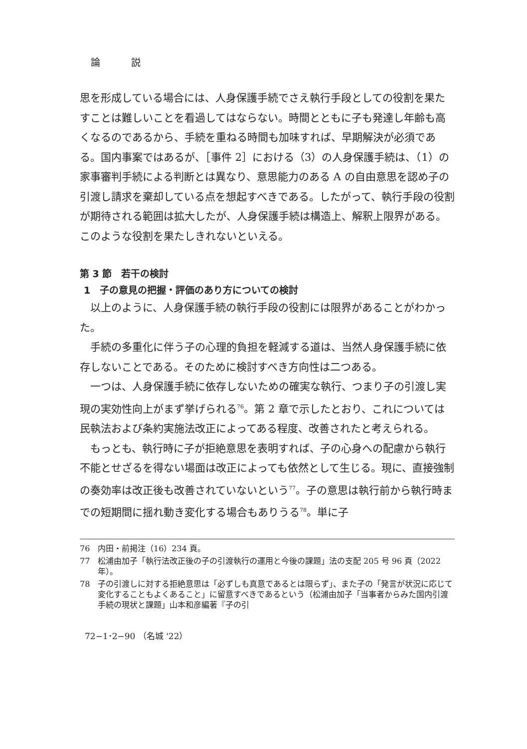論 説
思を形成している場合には、人身保護手続でさえ執行手段としての役割を果たすことは難しいことを看過してはならない。時間とともに子も発達し年齢も高くなるのであるから、手続を重ねる時間も加味すれば、早期解決が必須である。国内事案ではあるが、［事件 2］における（3）の人身保護手続は、（1）の家事審判手続による判断とは異なり、意思能力のある A の自由意思を認め子の引渡し請求を棄却している点を想起すべきである。したがって、執行手段の役割が期待される範囲は拡大したが、人身保護手続は構造上、解釈上限界がある。このような役割を果たしきれないといえる。
第 3 節　若干の検討
1　子の意見の把握・評価のあり方についての検討
以上のように、人身保護手続の執行手段の役割には限界があることがわかった。
手続の多重化に伴う子の心理的負担を軽減する道は、当然人身保護手続に依存しないことである。そのために検討すべき方向性は二つある。
一つは、人身保護手続に依存しないための確実な執行、つまり子の引渡し実現の実効性向上がまず挙げられる<sup>76</sup>。第 2 章で示したとおり、これについては民執法および条約実施法改正によってある程度、改善されたと考えられる。
もっとも、執行時に子が拒絶意思を表明すれば、子の心身への配慮から執行不能とせざるを得ない場面は改正によっても依然として生じる。現に、直接強制の奏効率は改正後も改善されていないという<sup>77</sup>。子の意思は執行前から執行時までの短期間に揺れ動き変化する場合もありうる<sup>78</sup>。単に子
76 内田・前掲注（16）234 頁。
77 松浦由加子「執行法改正後の子の引渡執行の運用と今後の課題」法の支配 205 号 96 頁（2022 年）。
78 子の引渡しに対する拒絶意思は「必ずしも真意であるとは限らず」、また子の「発言が状況に応じて変化することもよくあること」に留意すべきであるという（松浦由加子「当事者からみた国内引渡手続の現状と課題」山本和彦編著『子の引
72−1･2−90 （名城 '22）